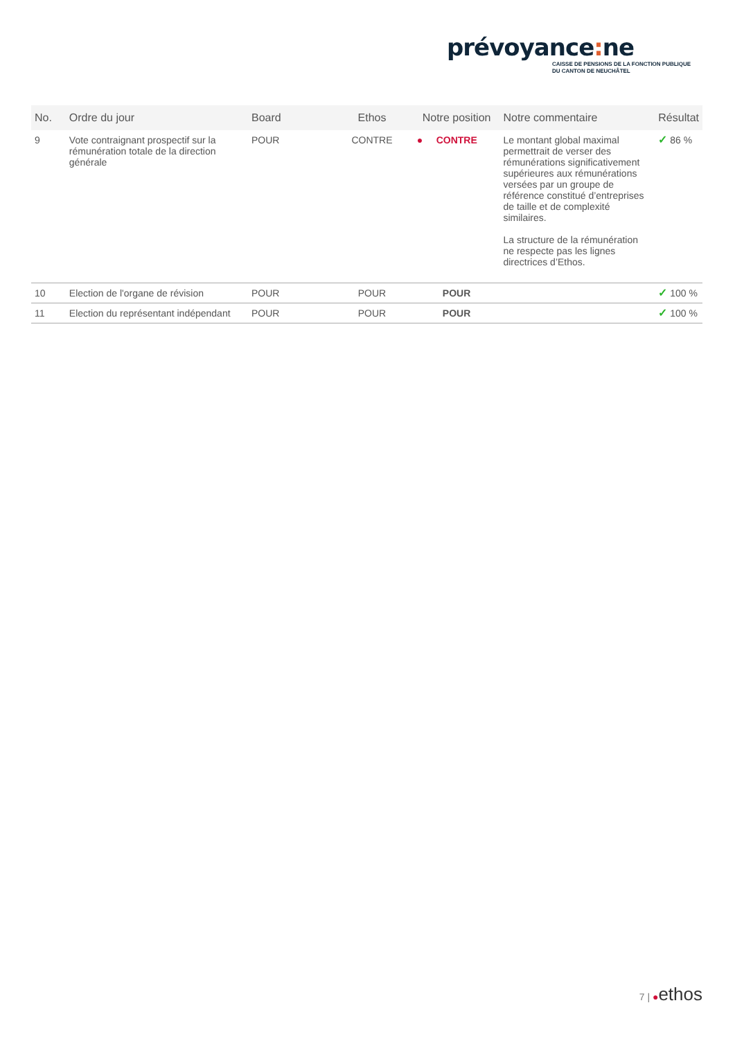prévoyance: ne
CAISSE DE PENSIONS DE LA FONCTION PUBLIQUE
DU CANTON DE NEUCHÂTEL
| No. | Ordre du jour | Board | Ethos | Notre position | Notre commentaire | Résultat |
| --- | --- | --- | --- | --- | --- | --- |
| 9 | Vote contraignant prospectif sur la rémunération totale de la direction générale | POUR | CONTRE | ● CONTRE | Le montant global maximal permettrait de verser des rémunérations significativement supérieures aux rémunérations versées par un groupe de référence constitué d’entreprises de taille et de complexité similaires. La structure de la rémunération ne respecte pas les lignes directrices d’Ethos. | ✓ 86 % |
| 10 | Election de l'organe de révision | POUR | POUR | POUR | | ✓ 100 % |
| 11 | Election du représentant indépendant | POUR | POUR | POUR | | ✓ 100 % |
7 | ●ethos